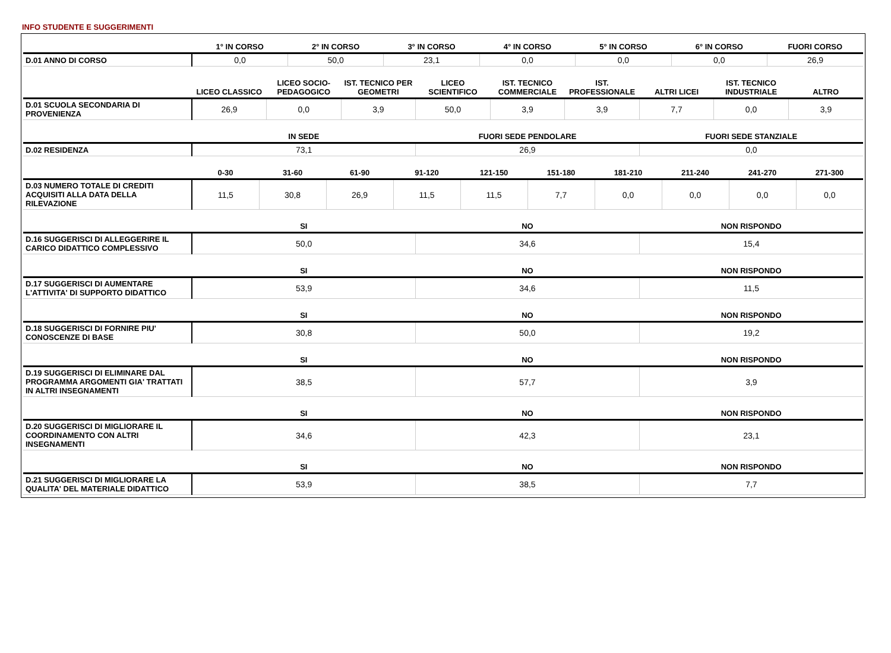INFO STUDENTE E SUGGERIMENTI
| | 1° IN CORSO | 2° IN CORSO | 3° IN CORSO | 4° IN CORSO | 5° IN CORSO | 6° IN CORSO | FUORI CORSO |
| --- | --- | --- | --- | --- | --- | --- | --- |
| D.01 ANNO DI CORSO | 0,0 | 50,0 | 23,1 | 0,0 | 0,0 | 0,0 | 26,9 |
| | LICEO CLASSICO | LICEO SOCIO-PEDAGOGICO | IST. TECNICO PER GEOMETRI | LICEO SCIENTIFICO | IST. TECNICO COMMERCIALE | IST. PROFESSIONALE | ALTRI LICEI | IST. TECNICO INDUSTRIALE | ALTRO |
| --- | --- | --- | --- | --- | --- | --- | --- | --- | --- |
| D.01 SCUOLA SECONDARIA DI PROVENIENZA | 26,9 | 0,0 | 3,9 | 50,0 | 3,9 | 3,9 | 7,7 | 0,0 | 3,9 |
| | IN SEDE | FUORI SEDE PENDOLARE | FUORI SEDE STANZIALE |
| --- | --- | --- | --- |
| D.02 RESIDENZA | 73,1 | 26,9 | 0,0 |
| | 0-30 | 31-60 | 61-90 | 91-120 | 121-150 | 151-180 | 181-210 | 211-240 | 241-270 | 271-300 |
| --- | --- | --- | --- | --- | --- | --- | --- | --- | --- | --- |
| D.03 NUMERO TOTALE DI CREDITI ACQUISITI ALLA DATA DELLA RILEVAZIONE | 11,5 | 30,8 | 26,9 | 11,5 | 11,5 | 7,7 | 0,0 | 0,0 | 0,0 | 0,0 |
| | SI | NO | NON RISPONDO |
| --- | --- | --- | --- |
| D.16 SUGGERISCI DI ALLEGGERIRE IL CARICO DIDATTICO COMPLESSIVO | 50,0 | 34,6 | 15,4 |
| | SI | NO | NON RISPONDO |
| --- | --- | --- | --- |
| D.17 SUGGERISCI DI AUMENTARE L'ATTIVITA' DI SUPPORTO DIDATTICO | 53,9 | 34,6 | 11,5 |
| | SI | NO | NON RISPONDO |
| --- | --- | --- | --- |
| D.18 SUGGERISCI DI FORNIRE PIU' CONOSCENZE DI BASE | 30,8 | 50,0 | 19,2 |
| | SI | NO | NON RISPONDO |
| --- | --- | --- | --- |
| D.19 SUGGERISCI DI ELIMINARE DAL PROGRAMMA ARGOMENTI GIA' TRATTATI IN ALTRI INSEGNAMENTI | 38,5 | 57,7 | 3,9 |
| | SI | NO | NON RISPONDO |
| --- | --- | --- | --- |
| D.20 SUGGERISCI DI MIGLIORARE IL COORDINAMENTO CON ALTRI INSEGNAMENTI | 34,6 | 42,3 | 23,1 |
| | SI | NO | NON RISPONDO |
| --- | --- | --- | --- |
| D.21 SUGGERISCI DI MIGLIORARE LA QUALITA' DEL MATERIALE DIDATTICO | 53,9 | 38,5 | 7,7 |